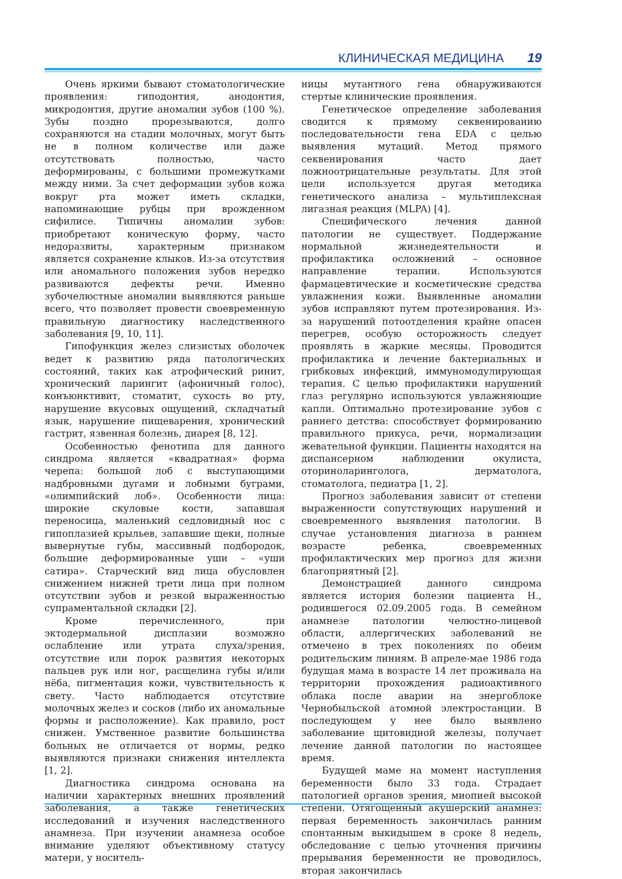КЛИНИЧЕСКАЯ МЕДИЦИНА 19
Очень яркими бывают стоматологические проявления: гиподонтия, анодонтия, микродонтия, другие аномалии зубов (100 %). Зубы поздно прорезываются, долго сохраняются на стадии молочных, могут быть не в полном количестве или даже отсутствовать полностью, часто деформированы, с большими промежутками между ними. За счет деформации зубов кожа вокруг рта может иметь складки, напоминающие рубцы при врожденном сифилисе. Типичны аномалии зубов: приобретают коническую форму, часто недоразвиты, характерным признаком является сохранение клыков. Из-за отсутствия или аномального положения зубов нередко развиваются дефекты речи. Именно зубочелюстные аномалии выявляются раньше всего, что позволяет провести своевременную правильную диагностику наследственного заболевания [9, 10, 11].
Гипофункция желез слизистых оболочек ведет к развитию ряда патологических состояний, таких как атрофический ринит, хронический ларингит (афоничный голос), конъюнктивит, стоматит, сухость во рту, нарушение вкусовых ощущений, складчатый язык, нарушение пищеварения, хронический гастрит, язвенная болезнь, диарея [8, 12].
Особенностью фенотипа для данного синдрома является «квадратная» форма черепа: большой лоб с выступающими надбровными дугами и лобными буграми, «олимпийский лоб». Особенности лица: широкие скуловые кости, запавшая переносица, маленький седловидный нос с гипоплазией крыльев, запавшие щеки, полные вывернутые губы, массивный подбородок, большие деформированные уши – «уши сатира». Старческий вид лица обусловлен снижением нижней трети лица при полном отсутствии зубов и резкой выраженностью супраментальной складки [2].
Кроме перечисленного, при эктодермальной дисплазии возможно ослабление или утрата слуха/зрения, отсутствие или порок развития некоторых пальцев рук или ног, расщелина губы и/или нёба, пигментация кожи, чувствительность к свету. Часто наблюдается отсутствие молочных желез и сосков (либо их аномальные формы и расположение). Как правило, рост снижен. Умственное развитие большинства больных не отличается от нормы, редко выявляются признаки снижения интеллекта [1, 2].
Диагностика синдрома основана на наличии характерных внешних проявлений заболевания, а также генетических исследований и изучения наследственного анамнеза. При изучении анамнеза особое внимание уделяют объективному статусу матери, у носитель-
ницы мутантного гена обнаруживаются стертые клинические проявления.
Генетическое определение заболевания сводится к прямому секвенированию последовательности гена EDA с целью выявления мутаций. Метод прямого секвенирования часто дает ложноотрицательные результаты. Для этой цели используется другая методика генетического анализа – мультиплексная лигазная реакция (MLPA) [4].
Специфического лечения данной патологии не существует. Поддержание нормальной жизнедеятельности и профилактика осложнений – основное направление терапии. Используются фармацевтические и косметические средства увлажнения кожи. Выявленные аномалии зубов исправляют путем протезирования. Из-за нарушений потоотделения крайне опасен перегрев, особую осторожность следует проявлять в жаркие месяцы. Проводится профилактика и лечение бактериальных и грибковых инфекций, иммуномодулирующая терапия. С целью профилактики нарушений глаз регулярно используются увлажняющие капли. Оптимально протезирование зубов с раннего детства: способствует формированию правильного прикуса, речи, нормализации жевательной функции. Пациенты находятся на диспансерном наблюдении окулиста, оториноларинголога, дерматолога, стоматолога, педиатра [1, 2].
Прогноз заболевания зависит от степени выраженности сопутствующих нарушений и своевременного выявления патологии. В случае установления диагноза в раннем возрасте ребенка, своевременных профилактических мер прогноз для жизни благоприятный [2].
Демонстрацией данного синдрома является история болезни пациента Н., родившегося 02.09.2005 года. В семейном анамнезе патологии челюстно-лицевой области, аллергических заболеваний не отмечено в трех поколениях по обеим родительским линиям. В апреле-мае 1986 года будущая мама в возрасте 14 лет проживала на территории прохождения радиоактивного облака после аварии на энергоблоке Чернобыльской атомной электростанции. В последующем у нее было выявлено заболевание щитовидной железы, получает лечение данной патологии по настоящее время.
Будущей маме на момент наступления беременности было 33 года. Страдает патологией органов зрения, миопией высокой степени. Отягощенный акушерский анамнез: первая беременность закончилась ранним спонтанным выкидышем в сроке 8 недель, обследование с целью уточнения причины прерывания беременности не проводилось, вторая закончилась